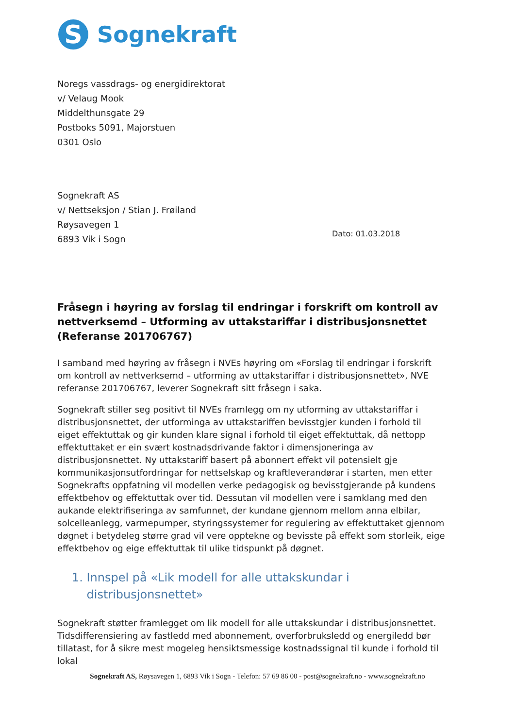S
Sognekraft
Noregs vassdrags- og energidirektorat
v/ Velaug Mook
Middelthunsgate 29
Postboks 5091, Majorstuen
0301 Oslo
Sognekraft AS
v/ Nettseksjon / Stian J. Frøiland
Røysavegen 1
6893 Vik i Sogn
Dato: 01.03.2018
Fråsegn i høyring av forslag til endringar i forskrift om kontroll av nettverksemd – Utforming av uttakstariffar i distribusjonsnettet (Referanse 201706767)
I samband med høyring av fråsegn i NVEs høyring om «Forslag til endringar i forskrift om kontroll av nettverksemd – utforming av uttakstariffar i distribusjonsnettet», NVE referanse 201706767, leverer Sognekraft sitt fråsegn i saka.
Sognekraft stiller seg positivt til NVEs framlegg om ny utforming av uttakstariffar i distribusjonsnettet, der utforminga av uttakstariffen bevisstgjer kunden i forhold til eiget effektuttak og gir kunden klare signal i forhold til eiget effektuttak, då nettopp effektuttaket er ein svært kostnadsdrivande faktor i dimensjoneringa av distribusjonsnettet. Ny uttakstariff basert på abonnert effekt vil potensielt gje kommunikasjonsutfordringar for nettselskap og kraftleverandørar i starten, men etter Sognekrafts oppfatning vil modellen verke pedagogisk og bevisstgjerande på kundens effektbehov og effektuttak over tid. Dessutan vil modellen vere i samklang med den aukande elektrifiseringa av samfunnet, der kundane gjennom mellom anna elbilar, solcelleanlegg, varmepumper, styringssystemer for regulering av effektuttaket gjennom døgnet i betydeleg større grad vil vere opptekne og bevisste på effekt som storleik, eige effektbehov og eige effektuttak til ulike tidspunkt på døgnet.
1. Innspel på «Lik modell for alle uttakskundar i
distribusjonsnettet»
Sognekraft støtter framlegget om lik modell for alle uttakskundar i distribusjonsnettet. Tidsdifferensiering av fastledd med abonnement, overforbruksledd og energiledd bør tillatast, for å sikre mest mogeleg hensiktsmessige kostnadssignal til kunde i forhold til lokal
Sognekraft AS, Røysavegen 1, 6893 Vik i Sogn - Telefon: 57 69 86 00 - post@sognekraft.no - www.sognekraft.no